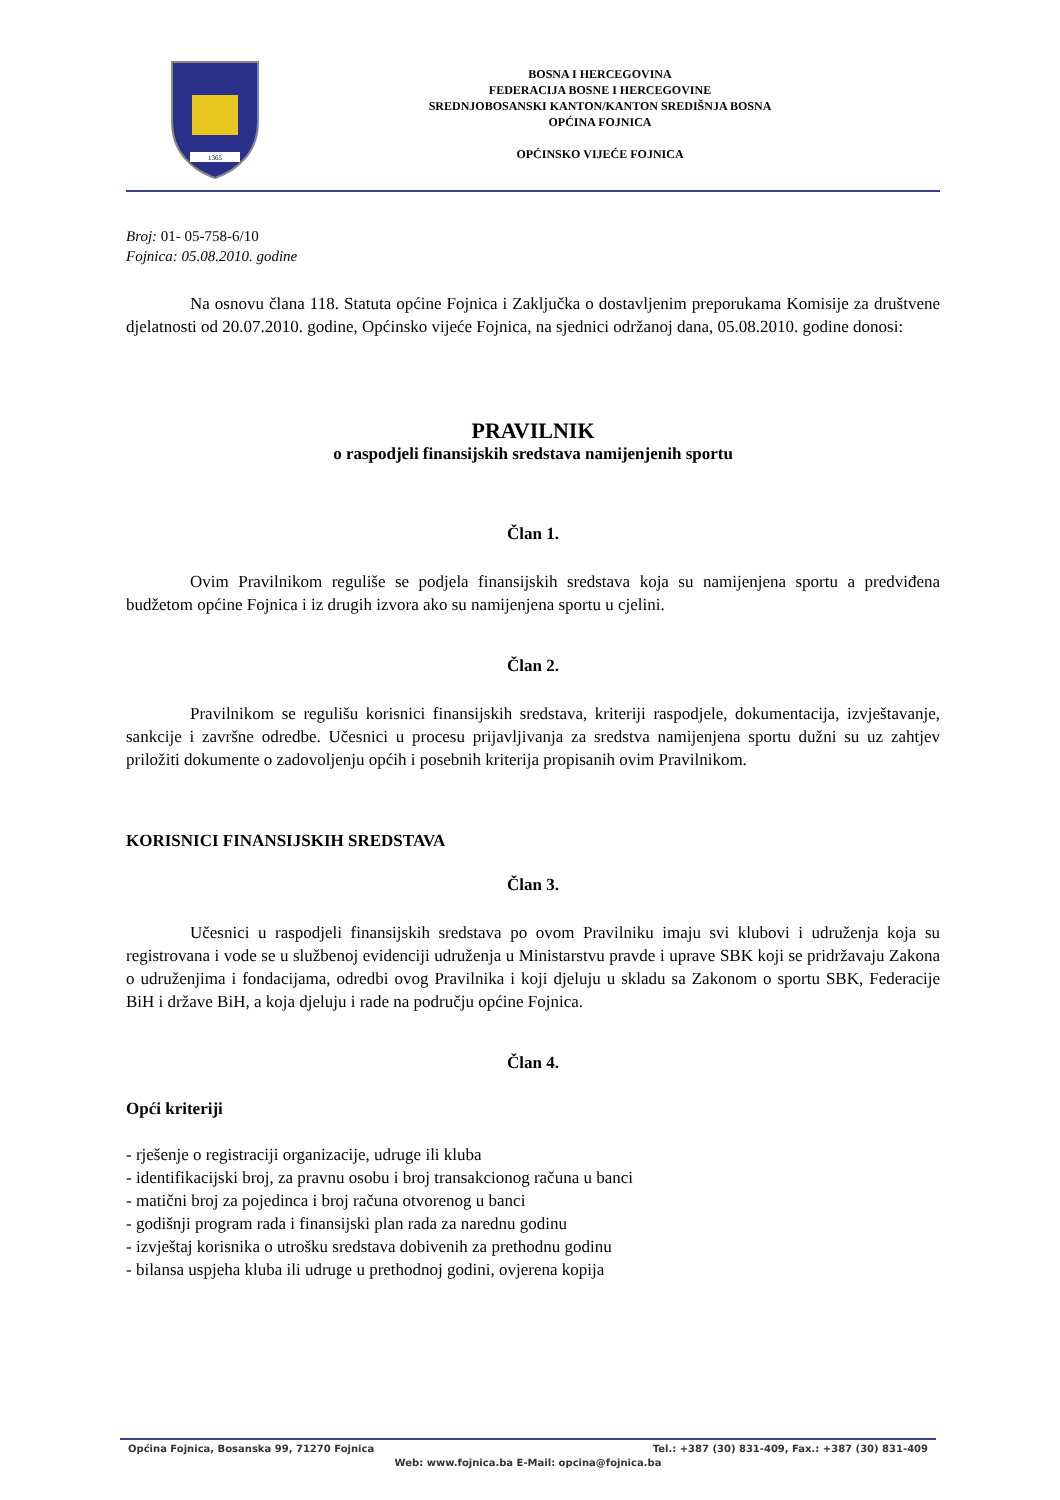1365
BOSNA I HERCEGOVINA
FEDERACIJA BOSNE I HERCEGOVINE
SREDNJOBOSANSKI KANTON/KANTON SREDIŠNJA BOSNA
OPĆINA FOJNICA
OPĆINSKO VIJEĆE FOJNICA
Broj: 01- 05-758-6/10
Fojnica: 05.08.2010. godine
Na osnovu člana 118. Statuta općine Fojnica i Zaključka o dostavljenim preporukama Komisije za društvene djelatnosti od 20.07.2010. godine, Općinsko vijeće Fojnica, na sjednici održanoj dana, 05.08.2010. godine donosi:
PRAVILNIK
o raspodjeli finansijskih sredstava namijenjenih sportu
Član 1.
Ovim Pravilnikom reguliše se podjela finansijskih sredstava koja su namijenjena sportu a predviđena budžetom općine Fojnica i iz drugih izvora ako su namijenjena sportu u cjelini.
Član 2.
Pravilnikom se regulišu korisnici finansijskih sredstava, kriteriji raspodjele, dokumentacija, izvještavanje, sankcije i završne odredbe. Učesnici u procesu prijavljivanja za sredstva namijenjena sportu dužni su uz zahtjev priložiti dokumente o zadovoljenju općih i posebnih kriterija propisanih ovim Pravilnikom.
KORISNICI FINANSIJSKIH SREDSTAVA
Član 3.
Učesnici u raspodjeli finansijskih sredstava po ovom Pravilniku imaju svi klubovi i udruženja koja su registrovana i vode se u službenoj evidenciji udruženja u Ministarstvu pravde i uprave SBK koji se pridržavaju Zakona o udruženjima i fondacijama, odredbi ovog Pravilnika i koji djeluju u skladu sa Zakonom o sportu SBK, Federacije BiH i države BiH, a koja djeluju i rade na području općine Fojnica.
Član 4.
Opći kriteriji
- rješenje o registraciji organizacije, udruge ili kluba
- identifikacijski broj, za pravnu osobu i broj transakcionog računa u banci
- matični broj za pojedinca i broj računa otvorenog u banci
- godišnji program rada i finansijski plan rada za narednu godinu
- izvještaj korisnika o utrošku sredstava dobivenih za prethodnu godinu
- bilansa uspjeha kluba ili udruge u prethodnoj godini, ovjerena kopija
Općina Fojnica, Bosanska 99, 71270 Fojnica Tel.: +387 (30) 831-409, Fax.: +387 (30) 831-409
Web: www.fojnica.ba E-Mail: opcina@fojnica.ba